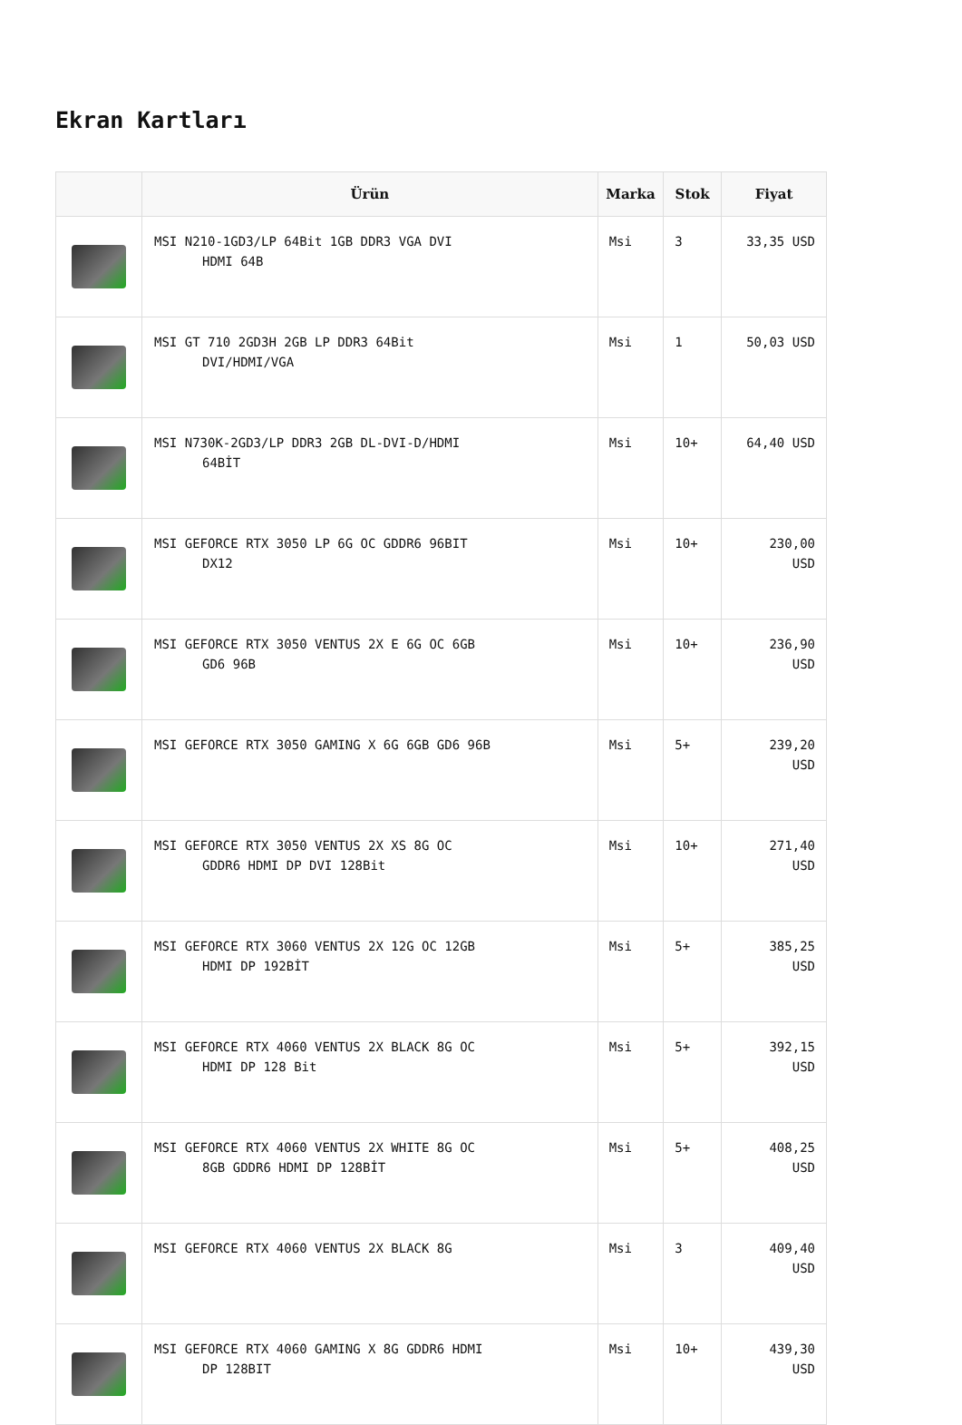Ekran Kartları
| | Ürün | Marka | Stok | Fiyat |
| --- | --- | --- | --- | --- |
| | MSI N210-1GD3/LP 64Bit 1GB DDR3 VGA DVI HDMI 64B | Msi | 3 | 33,35 USD |
| | MSI GT 710 2GD3H 2GB LP DDR3 64Bit DVI/HDMI/VGA | Msi | 1 | 50,03 USD |
| | MSI N730K-2GD3/LP DDR3 2GB DL-DVI-D/HDMI 64BİT | Msi | 10+ | 64,40 USD |
| | MSI GEFORCE RTX 3050 LP 6G OC GDDR6 96BIT DX12 | Msi | 10+ | 230,00 USD |
| | MSI GEFORCE RTX 3050 VENTUS 2X E 6G OC 6GB GD6 96B | Msi | 10+ | 236,90 USD |
| | MSI GEFORCE RTX 3050 GAMING X 6G 6GB GD6 96B | Msi | 5+ | 239,20 USD |
| | MSI GEFORCE RTX 3050 VENTUS 2X XS 8G OC GDDR6 HDMI DP DVI 128Bit | Msi | 10+ | 271,40 USD |
| | MSI GEFORCE RTX 3060 VENTUS 2X 12G OC 12GB HDMI DP 192BİT | Msi | 5+ | 385,25 USD |
| | MSI GEFORCE RTX 4060 VENTUS 2X BLACK 8G OC HDMI DP 128 Bit | Msi | 5+ | 392,15 USD |
| | MSI GEFORCE RTX 4060 VENTUS 2X WHITE 8G OC 8GB GDDR6 HDMI DP 128BİT | Msi | 5+ | 408,25 USD |
| | MSI GEFORCE RTX 4060 VENTUS 2X BLACK 8G | Msi | 3 | 409,40 USD |
| | MSI GEFORCE RTX 4060 GAMING X 8G GDDR6 HDMI DP 128BIT | Msi | 10+ | 439,30 USD |